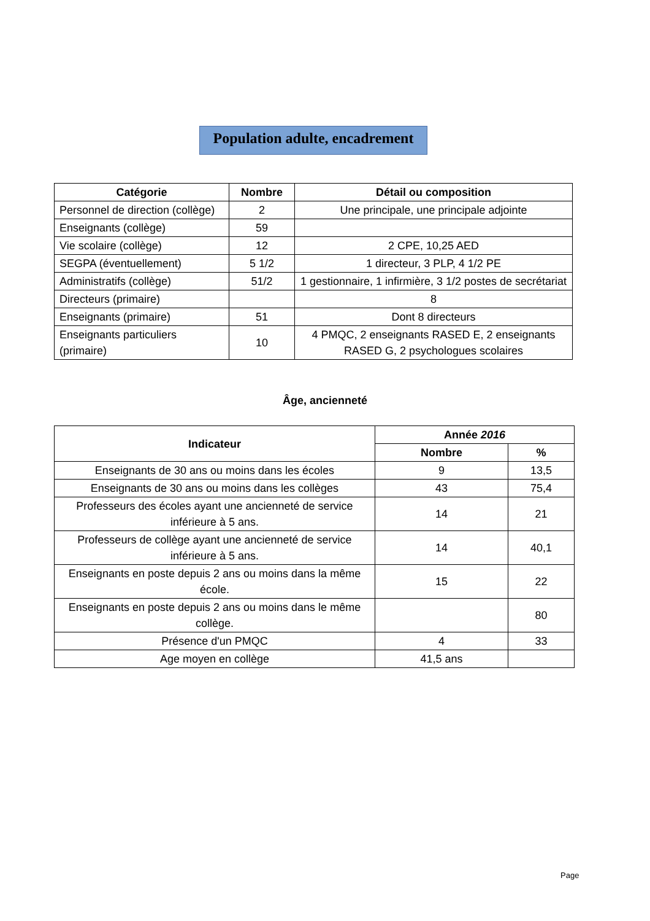Population adulte, encadrement
| Catégorie | Nombre | Détail ou composition |
| --- | --- | --- |
| Personnel de direction (collège) | 2 | Une principale, une principale adjointe |
| Enseignants (collège) | 59 | |
| Vie scolaire (collège) | 12 | 2 CPE, 10,25 AED |
| SEGPA (éventuellement) | 5 1/2 | 1 directeur, 3 PLP, 4 1/2 PE |
| Administratifs (collège) | 51/2 | 1 gestionnaire, 1 infirmière, 3 1/2 postes de secrétariat |
| Directeurs (primaire) | | 8 |
| Enseignants (primaire) | 51 | Dont 8 directeurs |
| Enseignants particuliers (primaire) | 10 | 4 PMQC, 2 enseignants RASED E, 2 enseignants RASED G, 2 psychologues scolaires |
Âge, ancienneté
| Indicateur | Année 2016 | |
| --- | --- | --- |
| | Nombre | % |
| Enseignants de 30 ans ou moins dans les écoles | 9 | 13,5 |
| Enseignants de 30 ans ou moins dans les collèges | 43 | 75,4 |
| Professeurs des écoles ayant une ancienneté de service inférieure à 5 ans. | 14 | 21 |
| Professeurs de collège ayant une ancienneté de service inférieure à 5 ans. | 14 | 40,1 |
| Enseignants en poste depuis 2 ans ou moins dans la même école. | 15 | 22 |
| Enseignants en poste depuis 2 ans ou moins dans le même collège. | | 80 |
| Présence d'un PMQC | 4 | 33 |
| Age moyen en collège | 41,5 ans | |
Page